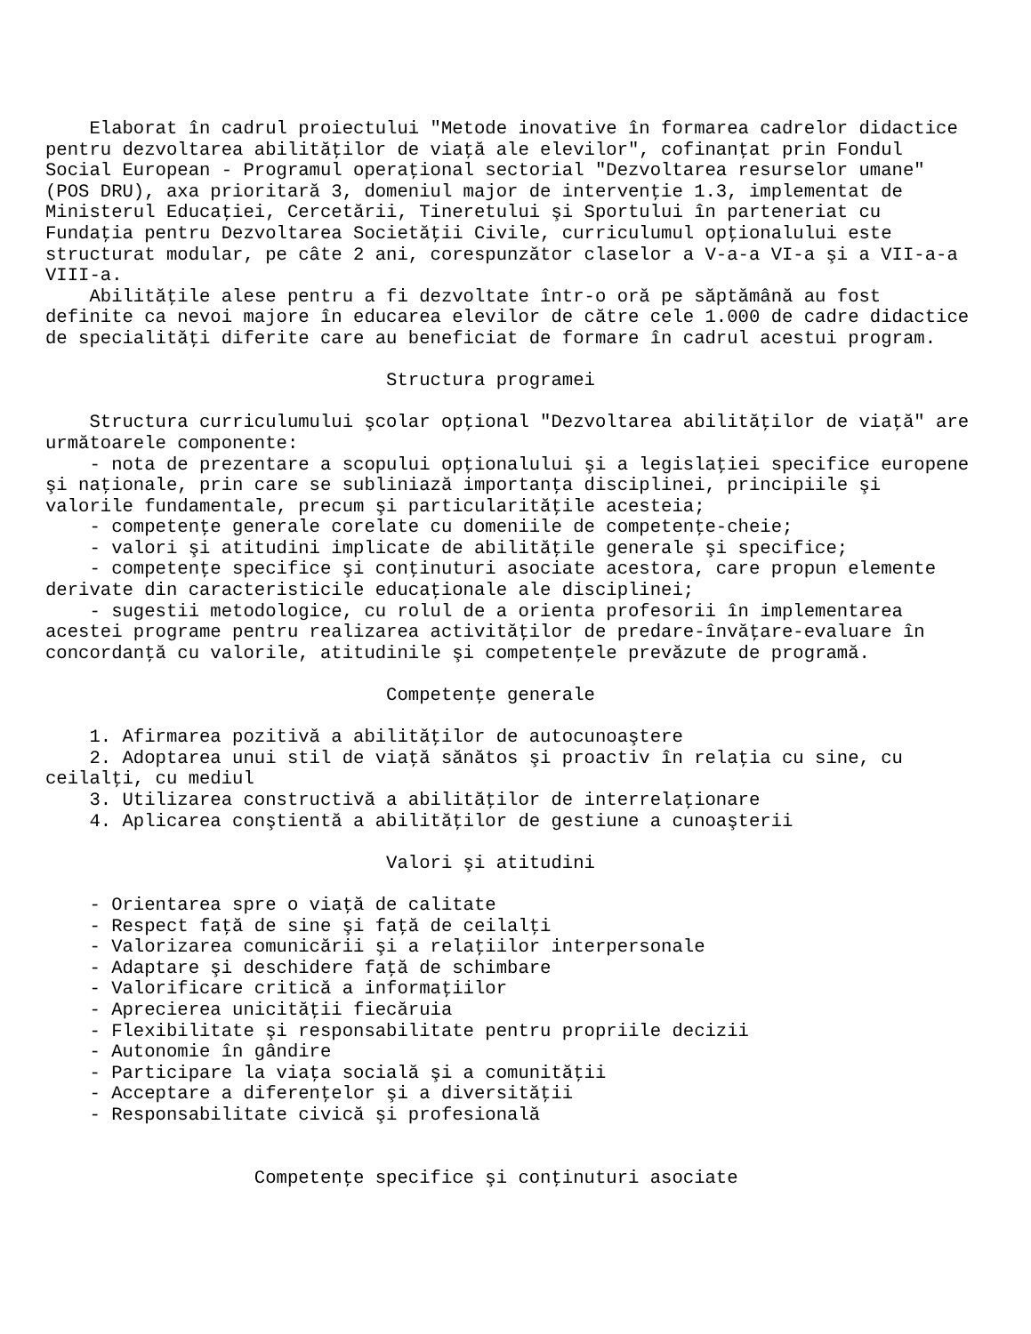Elaborat în cadrul proiectului "Metode inovative în formarea cadrelor didactice
pentru dezvoltarea abilităţilor de viaţă ale elevilor", cofinanţat prin Fondul
Social European - Programul operaţional sectorial "Dezvoltarea resurselor umane"
(POS DRU), axa prioritară 3, domeniul major de intervenţie 1.3, implementat de
Ministerul Educaţiei, Cercetării, Tineretului şi Sportului în parteneriat cu
Fundaţia pentru Dezvoltarea Societăţii Civile, curriculumul opţionalului este
structurat modular, pe câte 2 ani, corespunzător claselor a V-a-a VI-a şi a VII-a-a
VIII-a.
    Abilităţile alese pentru a fi dezvoltate într-o oră pe săptămână au fost
definite ca nevoi majore în educarea elevilor de către cele 1.000 de cadre didactice
de specialităţi diferite care au beneficiat de formare în cadrul acestui program.

                               Structura programei

    Structura curriculumului şcolar opţional "Dezvoltarea abilităţilor de viaţă" are
următoarele componente:
    - nota de prezentare a scopului opţionalului şi a legislaţiei specifice europene
şi naţionale, prin care se subliniază importanţa disciplinei, principiile şi
valorile fundamentale, precum şi particularităţile acesteia;
    - competenţe generale corelate cu domeniile de competenţe-cheie;
    - valori şi atitudini implicate de abilităţile generale şi specifice;
    - competenţe specifice şi conţinuturi asociate acestora, care propun elemente
derivate din caracteristicile educaţionale ale disciplinei;
    - sugestii metodologice, cu rolul de a orienta profesorii în implementarea
acestei programe pentru realizarea activităţilor de predare-învăţare-evaluare în
concordanţă cu valorile, atitudinile şi competenţele prevăzute de programă.

                               Competenţe generale

    1. Afirmarea pozitivă a abilităţilor de autocunoaştere
    2. Adoptarea unui stil de viaţă sănătos şi proactiv în relaţia cu sine, cu
ceilalţi, cu mediul
    3. Utilizarea constructivă a abilităţilor de interrelaţionare
    4. Aplicarea conştientă a abilităţilor de gestiune a cunoaşterii

                               Valori şi atitudini

    - Orientarea spre o viaţă de calitate
    - Respect faţă de sine şi faţă de ceilalţi
    - Valorizarea comunicării şi a relaţiilor interpersonale
    - Adaptare şi deschidere faţă de schimbare
    - Valorificare critică a informaţiilor
    - Aprecierea unicităţii fiecăruia
    - Flexibilitate şi responsabilitate pentru propriile decizii
    - Autonomie în gândire
    - Participare la viaţa socială şi a comunităţii
    - Acceptare a diferenţelor şi a diversităţii
    - Responsabilitate civică şi profesională


                   Competenţe specifice şi conţinuturi asociate